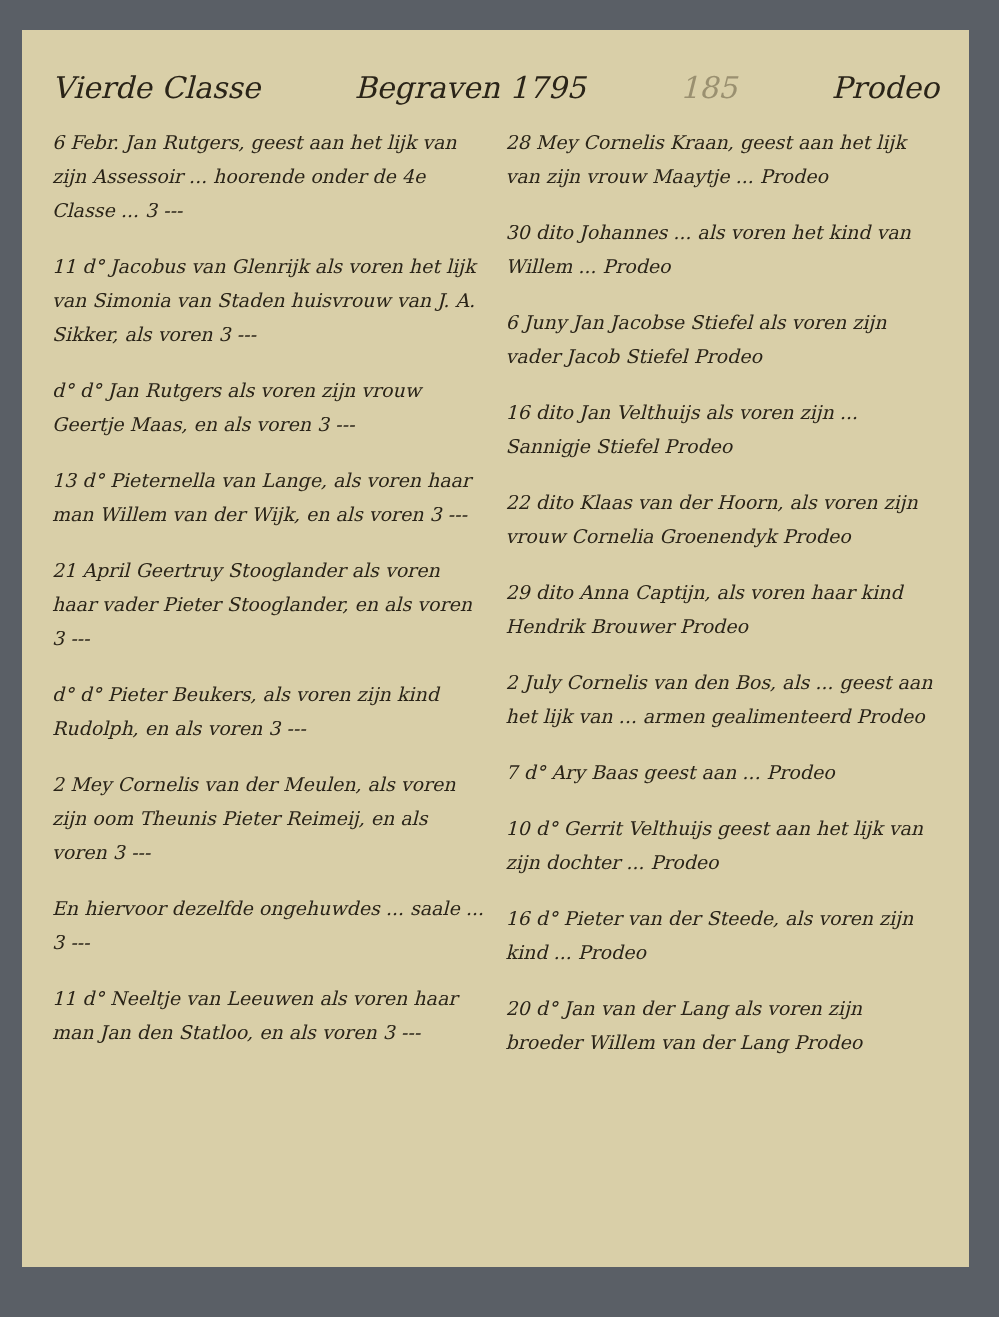Vierde Classe Begraven 1795 185 Prodeo
6 Febr. Jan Rutgers, geest aan het lijk van zijn Assessoir ... hoorende onder de 4e Classe ... 3 ---
11 d° Jacobus van Glenrijk als voren het lijk van Simonia van Staden huisvrouw van J. A. Sikker, als voren 3 ---
d° d° Jan Rutgers als voren zijn vrouw Geertje Maas, en als voren 3 ---
13 d° Pieternella van Lange, als voren haar man Willem van der Wijk, en als voren 3 ---
21 April Geertruy Stooglander als voren haar vader Pieter Stooglander, en als voren 3 ---
d° d° Pieter Beukers, als voren zijn kind Rudolph, en als voren 3 ---
2 Mey Cornelis van der Meulen, als voren zijn oom Theunis Pieter Reimeij, en als voren 3 ---
En hiervoor dezelfde ongehuwdes ... saale ... 3 ---
11 d° Neeltje van Leeuwen als voren haar man Jan den Statloo, en als voren 3 ---
28 Mey Cornelis Kraan, geest aan het lijk van zijn vrouw Maaytje ... Prodeo
30 dito Johannes ... als voren het kind van Willem ... Prodeo
6 Juny Jan Jacobse Stiefel als voren zijn vader Jacob Stiefel Prodeo
16 dito Jan Velthuijs als voren zijn ... Sannigje Stiefel Prodeo
22 dito Klaas van der Hoorn, als voren zijn vrouw Cornelia Groenendyk Prodeo
29 dito Anna Captijn, als voren haar kind Hendrik Brouwer Prodeo
2 July Cornelis van den Bos, als ... geest aan het lijk van ... armen gealimenteerd Prodeo
7 d° Ary Baas geest aan ... Prodeo
10 d° Gerrit Velthuijs geest aan het lijk van zijn dochter ... Prodeo
16 d° Pieter van der Steede, als voren zijn kind ... Prodeo
20 d° Jan van der Lang als voren zijn broeder Willem van der Lang Prodeo